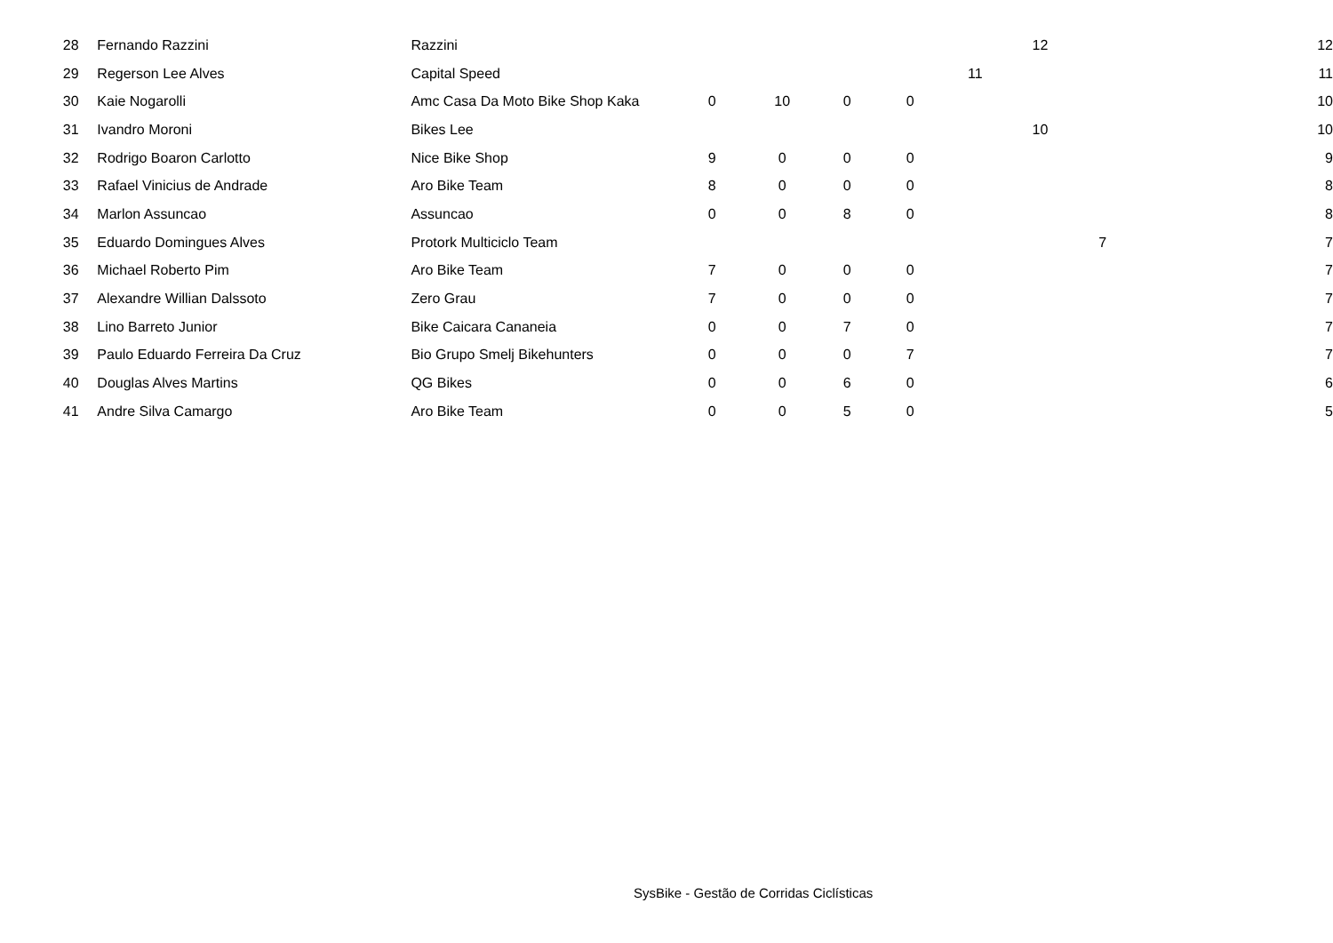| 28 | Fernando Razzini | Razzini | | | | | | 12 | | 12 |
| 29 | Regerson Lee Alves | Capital Speed | | | | | 11 | | | 11 |
| 30 | Kaie Nogarolli | Amc Casa Da Moto Bike Shop Kaka | 0 | 10 | 0 | 0 | | | | 10 |
| 31 | Ivandro Moroni | Bikes Lee | | | | | | 10 | | 10 |
| 32 | Rodrigo Boaron Carlotto | Nice Bike Shop | 9 | 0 | 0 | 0 | | | | 9 |
| 33 | Rafael Vinicius de Andrade | Aro Bike Team | 8 | 0 | 0 | 0 | | | | 8 |
| 34 | Marlon Assuncao | Assuncao | 0 | 0 | 8 | 0 | | | | 8 |
| 35 | Eduardo Domingues Alves | Protork Multiciclo Team | | | | | | | 7 | 7 |
| 36 | Michael Roberto Pim | Aro Bike Team | 7 | 0 | 0 | 0 | | | | 7 |
| 37 | Alexandre Willian Dalssoto | Zero Grau | 7 | 0 | 0 | 0 | | | | 7 |
| 38 | Lino Barreto Junior | Bike Caicara Cananeia | 0 | 0 | 7 | 0 | | | | 7 |
| 39 | Paulo Eduardo Ferreira Da Cruz | Bio Grupo Smelj Bikehunters | 0 | 0 | 0 | 7 | | | | 7 |
| 40 | Douglas Alves Martins | QG Bikes | 0 | 0 | 6 | 0 | | | | 6 |
| 41 | Andre Silva Camargo | Aro Bike Team | 0 | 0 | 5 | 0 | | | | 5 |
SysBike - Gestão de Corridas Ciclísticas